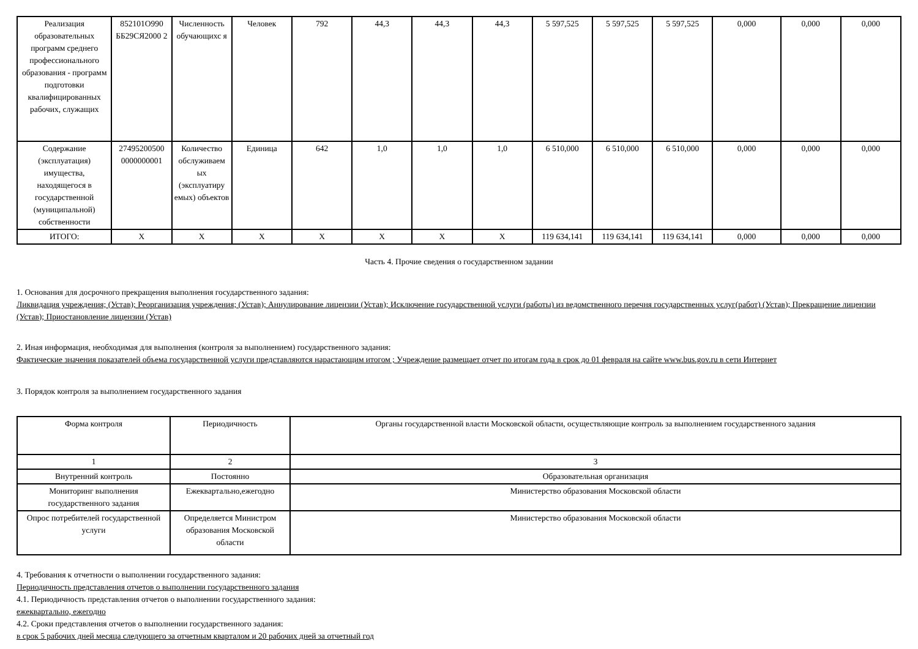| Реализация образовательных программ среднего профессионального образования - программ подготовки квалифицированных рабочих, служащих | 852101О990 ББ29СЯ2000 2 | Численность обучающихс я | Человек | 792 | 44,3 | 44,3 | 44,3 | 5 597,525 | 5 597,525 | 5 597,525 | 0,000 | 0,000 | 0,000 |
| Содержание (эксплуатация) имущества, находящегося в государственной (муниципальной) собственности | 27495200500 0000000001 | Количество обслуживаем ых (эксплуатиру емых) объектов | Единица | 642 | 1,0 | 1,0 | 1,0 | 6 510,000 | 6 510,000 | 6 510,000 | 0,000 | 0,000 | 0,000 |
| ИТОГО: | X | X | X | X | X | X | X | 119 634,141 | 119 634,141 | 119 634,141 | 0,000 | 0,000 | 0,000 |
Часть 4. Прочие сведения о государственном задании
1. Основания для досрочного прекращения выполнения государственного задания:
Ликвидация учреждения; (Устав); Реорганизация учреждения; (Устав); Аннулирование лицензии (Устав); Исключение государственной услуги (работы) из ведомственного перечня государственных услуг(работ) (Устав); Прекращение лицензии (Устав); Приостановление лицензии (Устав)
2. Иная информация, необходимая для выполнения (контроля за выполнением) государственного задания:
Фактические значения показателей объема государственной услуги представляются нарастающим итогом ; Учреждение размещает отчет по итогам года в срок до 01 февраля на сайте www.bus.gov.ru в сети Интернет
3. Порядок контроля за выполнением государственного задания
| Форма контроля | Периодичность | Органы государственной власти Московской области, осуществляющие контроль за выполнением государственного задания |
| --- | --- | --- |
| 1 | 2 | 3 |
| Внутренний контроль | Постоянно | Образовательная организация |
| Мониторинг выполнения государственного задания | Ежеквартально,ежегодно | Министерство образования Московской области |
| Опрос потребителей государственной услуги | Определяется Министром образования Московской области | Министерство образования Московской области |
4. Требования к отчетности о выполнении государственного задания:
Периодичность представления отчетов о выполнении государственного задания
4.1. Периодичность представления отчетов о выполнении государственного задания:
ежеквартально, ежегодно
4.2. Сроки представления отчетов о выполнении государственного задания:
в срок 5 рабочих дней месяца следующего за отчетным кварталом и 20 рабочих дней за отчетный год